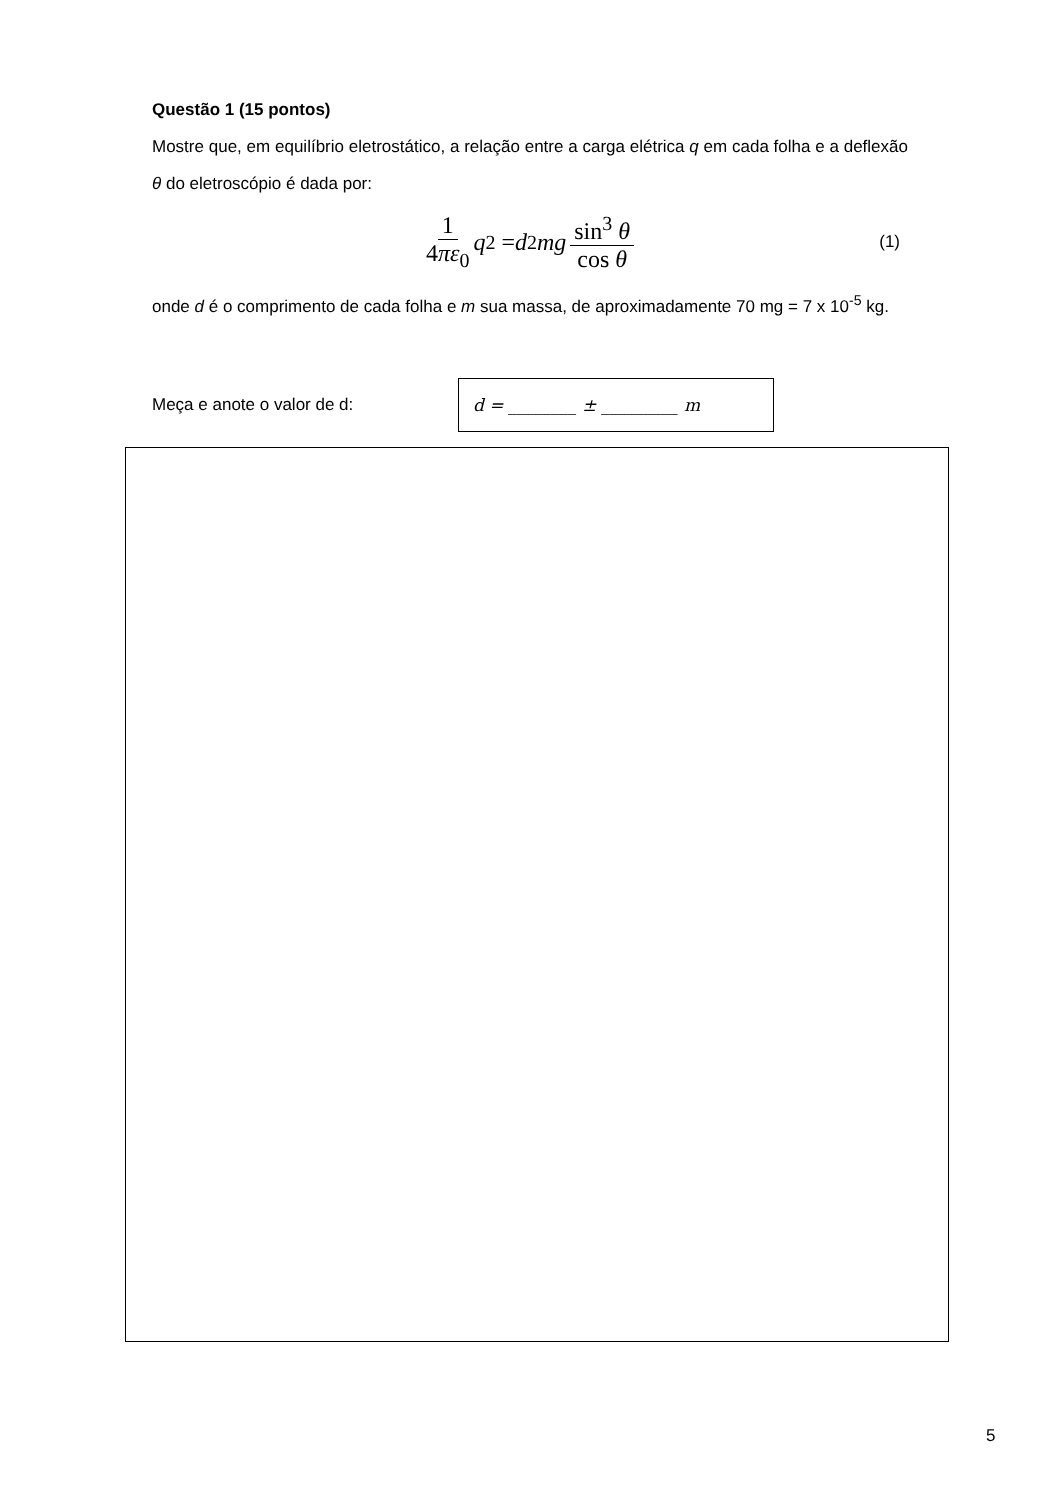Questão 1 (15 pontos)
Mostre que, em equilíbrio eletrostático, a relação entre a carga elétrica q em cada folha e a deflexão θ do eletroscópio é dada por:
1 4πε<sub>0</sub> q<sup>2</sup> = d<sup>2</sup> mg sin<sup>3</sup> θ cos θ (1)
onde d é o comprimento de cada folha e m sua massa, de aproximadamente 70 mg = 7 x 10<sup>-5</sup> kg.
Meça e anote o valor de d: d = ________ ± _________ m
5